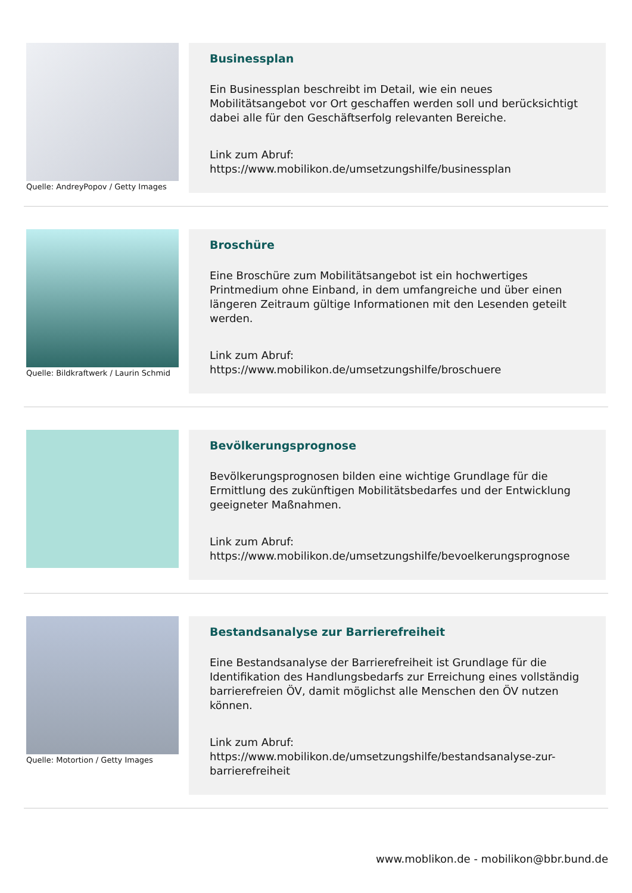Quelle: AndreyPopov / Getty Images
Businessplan
Ein Businessplan beschreibt im Detail, wie ein neues Mobilitätsangebot vor Ort geschaffen werden soll und berücksichtigt dabei alle für den Geschäftserfolg relevanten Bereiche.
Link zum Abruf:
https://www.mobilikon.de/umsetzungshilfe/businessplan
Quelle: Bildkraftwerk / Laurin Schmid
Broschüre
Eine Broschüre zum Mobilitätsangebot ist ein hochwertiges Printmedium ohne Einband, in dem umfangreiche und über einen längeren Zeitraum gültige Informationen mit den Lesenden geteilt werden.
Link zum Abruf:
https://www.mobilikon.de/umsetzungshilfe/broschuere
Bevölkerungsprognose
Bevölkerungsprognosen bilden eine wichtige Grundlage für die Ermittlung des zukünftigen Mobilitätsbedarfes und der Entwicklung geeigneter Maßnahmen.
Link zum Abruf:
https://www.mobilikon.de/umsetzungshilfe/bevoelkerungsprognose
Quelle: Motortion / Getty Images
Bestandsanalyse zur Barrierefreiheit
Eine Bestandsanalyse der Barrierefreiheit ist Grundlage für die Identifikation des Handlungsbedarfs zur Erreichung eines vollständig barrierefreien ÖV, damit möglichst alle Menschen den ÖV nutzen können.
Link zum Abruf:
https://www.mobilikon.de/umsetzungshilfe/bestandsanalyse-zur-barrierefreiheit
www.moblikon.de - mobilikon@bbr.bund.de